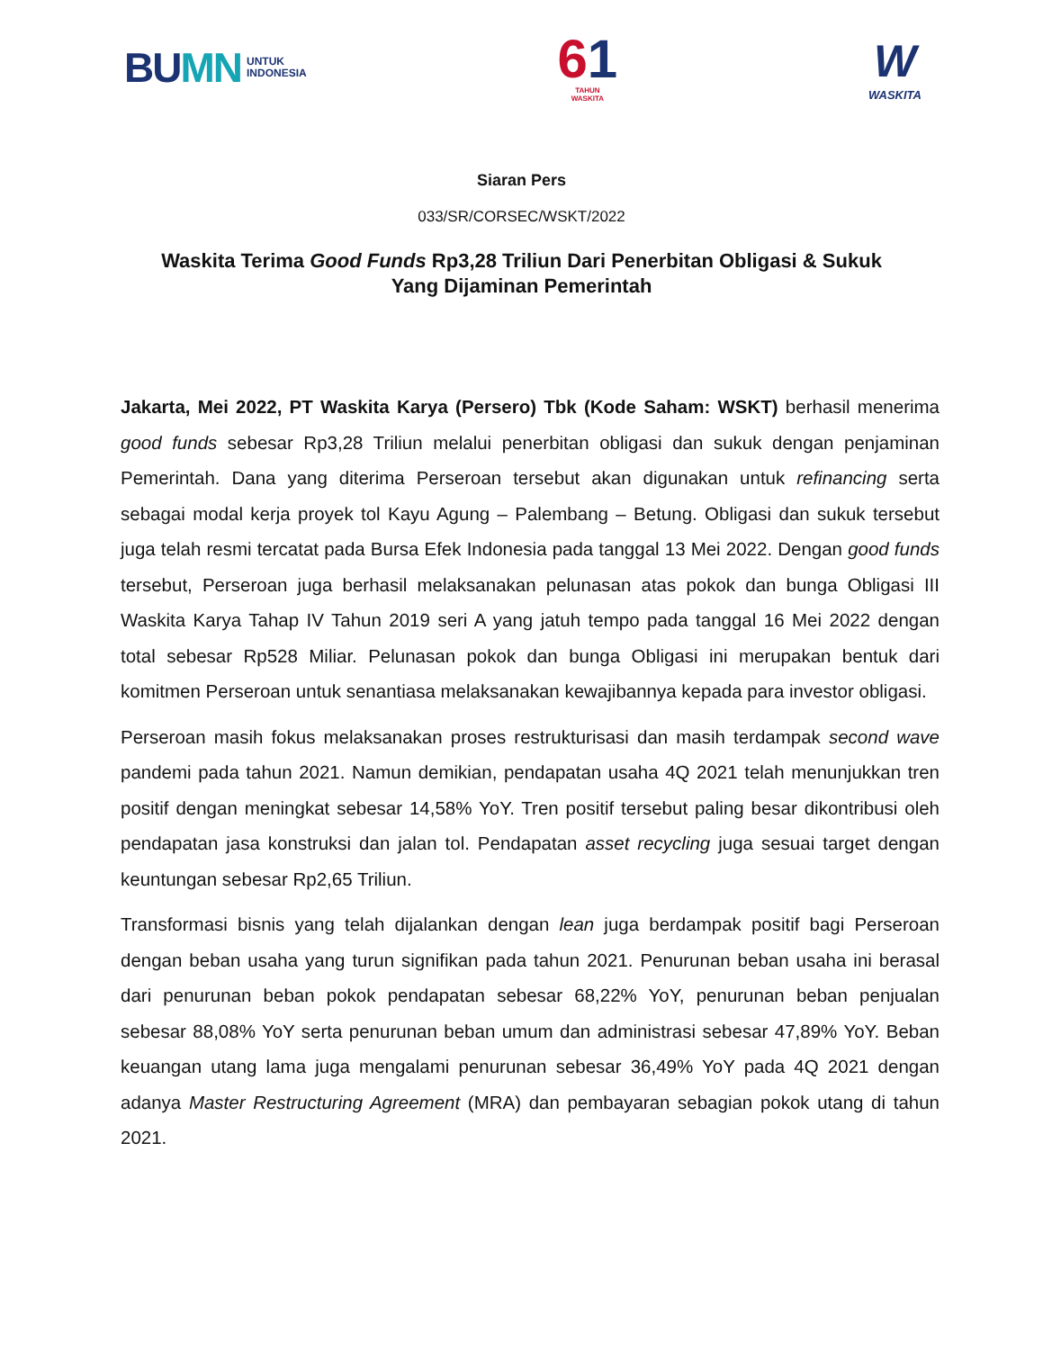BUMN
UNTUK
INDONESIA
61
TAHUN
WASKITA
W
WASKITA
Siaran Pers
033/SR/CORSEC/WSKT/2022
Waskita Terima Good Funds Rp3,28 Triliun Dari Penerbitan Obligasi & Sukuk Yang Dijaminan Pemerintah
Jakarta, Mei 2022, PT Waskita Karya (Persero) Tbk (Kode Saham: WSKT) berhasil menerima good funds sebesar Rp3,28 Triliun melalui penerbitan obligasi dan sukuk dengan penjaminan Pemerintah. Dana yang diterima Perseroan tersebut akan digunakan untuk refinancing serta sebagai modal kerja proyek tol Kayu Agung – Palembang – Betung. Obligasi dan sukuk tersebut juga telah resmi tercatat pada Bursa Efek Indonesia pada tanggal 13 Mei 2022. Dengan good funds tersebut, Perseroan juga berhasil melaksanakan pelunasan atas pokok dan bunga Obligasi III Waskita Karya Tahap IV Tahun 2019 seri A yang jatuh tempo pada tanggal 16 Mei 2022 dengan total sebesar Rp528 Miliar. Pelunasan pokok dan bunga Obligasi ini merupakan bentuk dari komitmen Perseroan untuk senantiasa melaksanakan kewajibannya kepada para investor obligasi.
Perseroan masih fokus melaksanakan proses restrukturisasi dan masih terdampak second wave pandemi pada tahun 2021. Namun demikian, pendapatan usaha 4Q 2021 telah menunjukkan tren positif dengan meningkat sebesar 14,58% YoY. Tren positif tersebut paling besar dikontribusi oleh pendapatan jasa konstruksi dan jalan tol. Pendapatan asset recycling juga sesuai target dengan keuntungan sebesar Rp2,65 Triliun.
Transformasi bisnis yang telah dijalankan dengan lean juga berdampak positif bagi Perseroan dengan beban usaha yang turun signifikan pada tahun 2021. Penurunan beban usaha ini berasal dari penurunan beban pokok pendapatan sebesar 68,22% YoY, penurunan beban penjualan sebesar 88,08% YoY serta penurunan beban umum dan administrasi sebesar 47,89% YoY. Beban keuangan utang lama juga mengalami penurunan sebesar 36,49% YoY pada 4Q 2021 dengan adanya Master Restructuring Agreement (MRA) dan pembayaran sebagian pokok utang di tahun 2021.